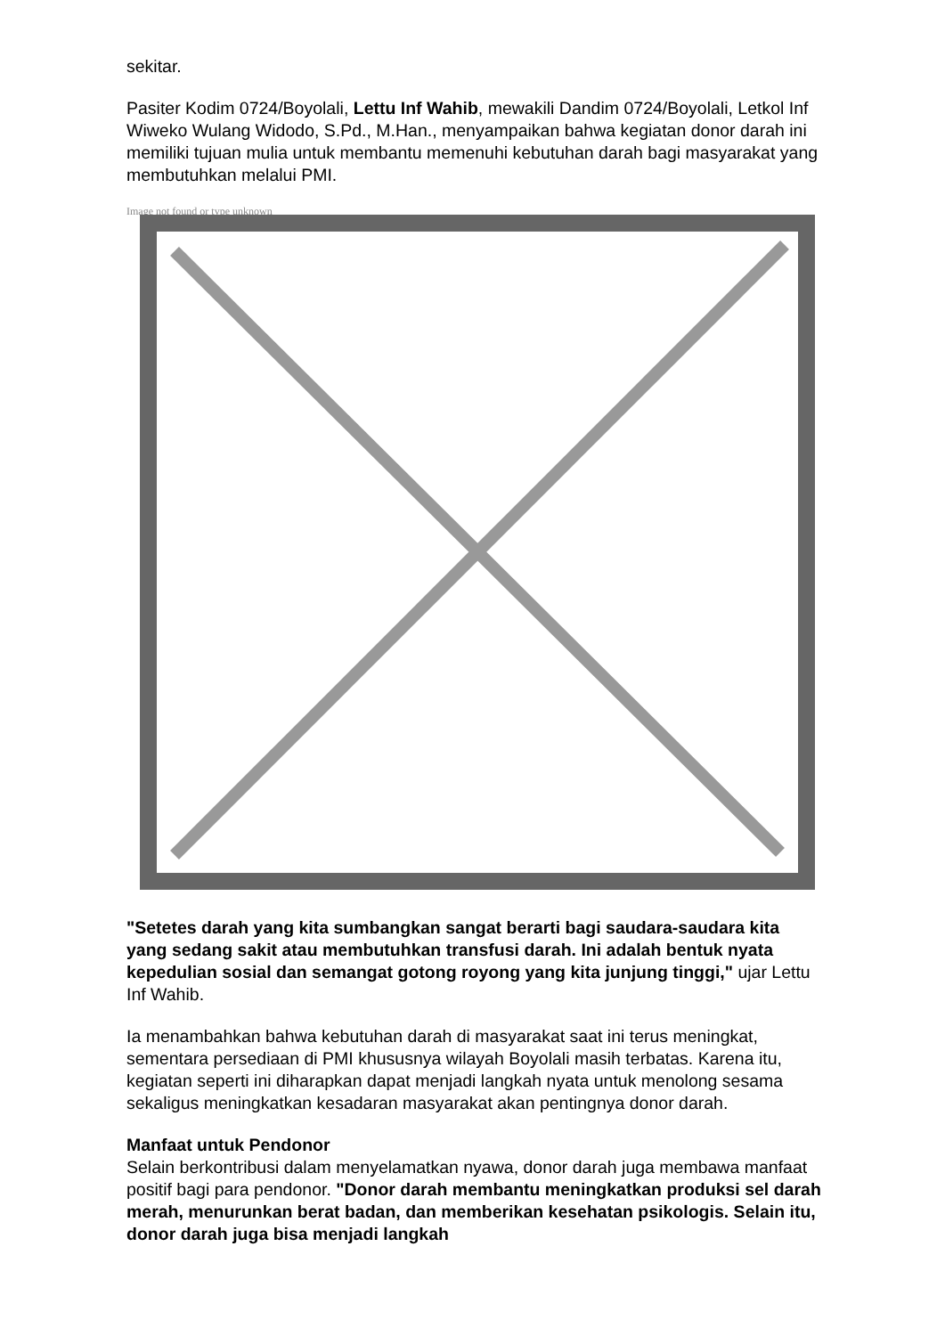sekitar.
Pasiter Kodim 0724/Boyolali, Lettu Inf Wahib, mewakili Dandim 0724/Boyolali, Letkol Inf Wiweko Wulang Widodo, S.Pd., M.Han., menyampaikan bahwa kegiatan donor darah ini memiliki tujuan mulia untuk membantu memenuhi kebutuhan darah bagi masyarakat yang membutuhkan melalui PMI.
Image not found or type unknown
"Setetes darah yang kita sumbangkan sangat berarti bagi saudara-saudara kita yang sedang sakit atau membutuhkan transfusi darah. Ini adalah bentuk nyata kepedulian sosial dan semangat gotong royong yang kita junjung tinggi," ujar Lettu Inf Wahib.
Ia menambahkan bahwa kebutuhan darah di masyarakat saat ini terus meningkat, sementara persediaan di PMI khususnya wilayah Boyolali masih terbatas. Karena itu, kegiatan seperti ini diharapkan dapat menjadi langkah nyata untuk menolong sesama sekaligus meningkatkan kesadaran masyarakat akan pentingnya donor darah.
Manfaat untuk Pendonor
Selain berkontribusi dalam menyelamatkan nyawa, donor darah juga membawa manfaat positif bagi para pendonor. "Donor darah membantu meningkatkan produksi sel darah merah, menurunkan berat badan, dan memberikan kesehatan psikologis. Selain itu, donor darah juga bisa menjadi langkah